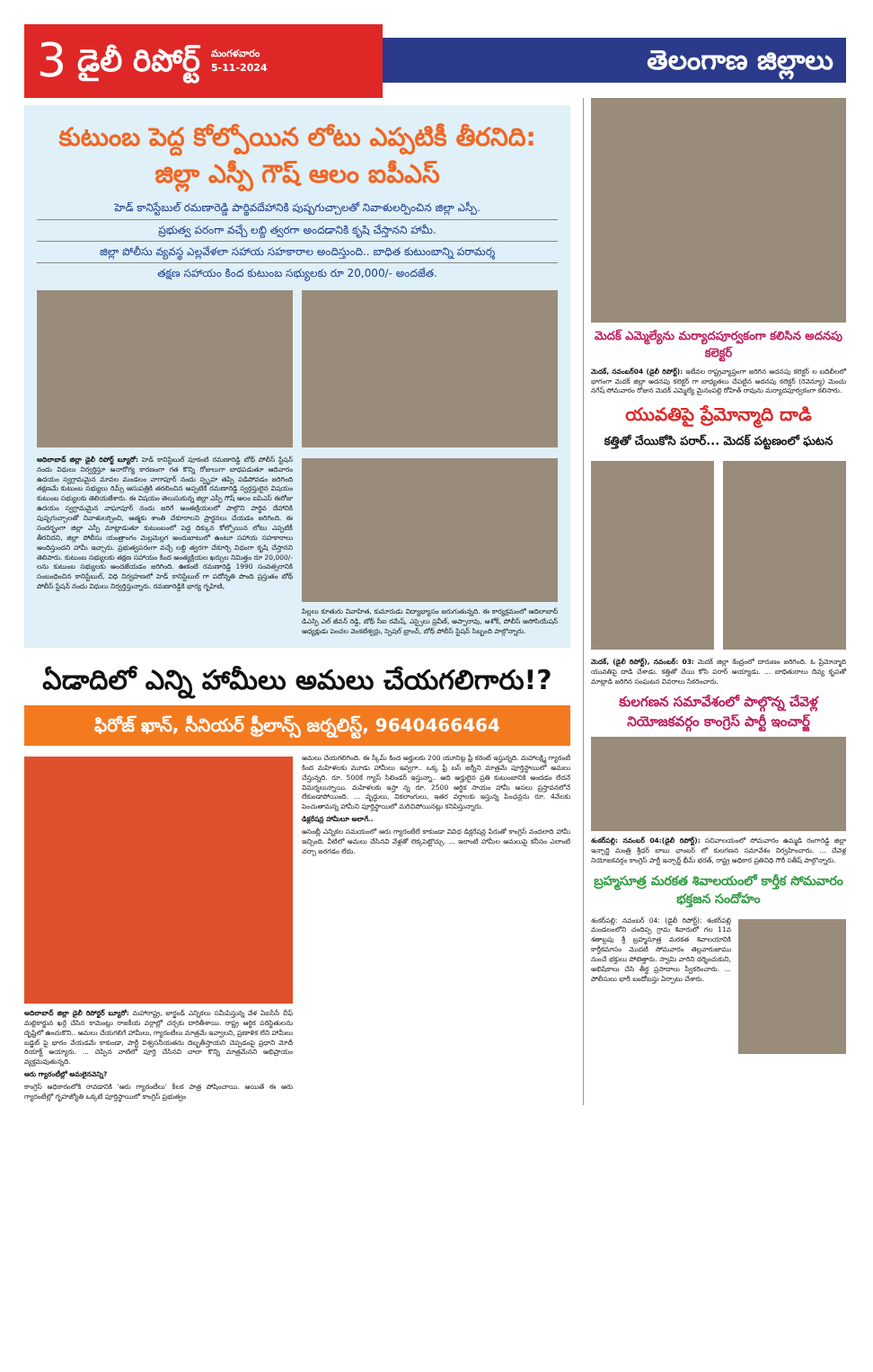3 డైలీ రిపోర్ట్ మంగళవారం
5-11-2024
తెలంగాణ జిల్లాలు
కుటుంబ పెద్ద కోల్పోయిన లోటు ఎప్పటికీ తీరనిది: జిల్లా ఎస్పీ గౌష్ ఆలం ఐపీఎస్
హెడ్ కానిస్టేబుల్ రమణారెడ్డి పార్థివదేహానికి పుష్పగుచ్చాలతో నివాళులర్పించిన జిల్లా ఎస్పీ.
ప్రభుత్వ పరంగా వచ్చే లబ్ది త్వరగా అందడానికి కృషి చేస్తానని హామీ.
జిల్లా పోలీసు వ్యవస్థ ఎల్లవేళలా సహాయ సహకారాల అందిస్తుంది.. బాధిత కుటుంబాన్ని పరామర్శ
తక్షణ సహాయం కింద కుటుంబ సభ్యులకు రూ 20,000/- అందజేత.
ఆదిలాబాద్ జిల్లా డైలీ రిపోర్ట్ బ్యూరో: హెడ్ కానిస్టేబుల్ పూకంటి రమణారెడ్డి బోథ్ పోలీస్ స్టేషన్ నందు విధులు నిర్వర్తిస్తూ అనారోగ్య కారణంగా గత కొన్ని రోజులుగా బాధపడుతూ ఆదివారం ఉదయం స్వగ్రామమైన మావల మండలం వాగాపూర్ నందు స్పృహ తప్పి పడిపోవడం జరిగింది తక్షణమే కుటుంబ సభ్యులు రిమ్స్ ఆసుపత్రికి తరలించిన అప్పటికే రమణారెడ్డి స్వర్గస్తులైన విషయం కుటుంబ సభ్యులకు తెలియజేశారు. ఈ విషయం తెలుసుకున్న జిల్లా ఎస్పీ గౌష్ ఆలం ఐపిఎస్ ఈరోజు ఉదయం స్వగ్రామమైన వాఘాపూర్ నందు జరిగే అంతఃక్రియలలో పాల్గొని పార్థివ దేహానికి పుష్పగుచ్చాలతో నివాళులర్పించి, ఆత్మకు శాంతి చేకూరాలని ప్రార్థనలు చేయడం జరిగింది. ఈ సందర్భంగా జిల్లా ఎస్పీ మాట్లాడుతూ కుటుంబంలో పెద్ద దిక్కున కోల్పోయిన లోటు ఎప్పటికీ తీరనిదని, జిల్లా పోలీసు యంత్రాంగం మెల్లమెల్లగ అందుబాటులో ఉంటూ సహాయ సహకారాలు అందిస్తుందని హామీ ఇచ్చారు. ప్రభుత్వపరంగా వచ్చే లబ్ది త్వరగా చేకూర్చి విధంగా కృషి చేస్తానని తెలిపారు. కుటుంబ సభ్యులకు తక్షణ సహాయం కింద అంత్యక్రియల ఖర్చుల నిమిత్తం రూ 20,000/- లను కుటుంబ సభ్యులకు అందజేయడం జరిగింది. ఊకంటి రమణారెడ్డి 1990 సంవత్సరానికి సంబంధించిన కానిస్టేబుల్, విధి నిర్వహణలో హెడ్ కానిస్టేబుల్ గా పదోన్నతి పొంది ప్రస్తుతం బోథ్ పోలీస్ స్టేషన్ నందు విధులు నిర్వర్తిస్తున్నారు. రమణారెడ్డికి భార్య గృహిణి,
పిల్లలు కూతురు వివాహిత, కుమారుడు విద్యాభ్యాసం జరుగుతున్నది. ఈ కార్యక్రమంలో ఆదిలాబాద్ డిఎస్పి ఎల్ జీవన్ రెడ్డి, బోథ్ సీఐ రమేష్, ఎస్సైలు ప్రవీణ్, అప్పారావు, అశోక్, పోలీస్ అసోసియేషన్ అధ్యక్షుడు పెంచల వెంకటేశ్వర్లు, స్పెషల్ బ్రాంచ్, బోథ్ పోలీస్ స్టేషన్ సిబ్బంది పాల్గొన్నారు.
ఏడాదిలో ఎన్ని హామీలు అమలు చేయగలిగారు!?
ఫిరోజ్ ఖాన్, సీనియర్ ఫ్రీలాన్స్ జర్నలిస్ట్, 9640466464
ఆదిలాబాద్ జిల్లా డైలీ రిపోర్టర్ బ్యూరో: మహారాష్ట్ర, జార్ఖండ్ ఎన్నికలు సమీపిస్తున్న వేళ ఏఐసీసీ చీఫ్ మల్లికార్జున ఖర్గే చేసిన కామెంట్లు రాజకీయ వర్గాల్లో చర్చకు దారితీశాయి. రాష్ట్ర ఆర్థిక పరిస్థితులను దృష్టిలో ఉంచుకొని.. అమలు చేయగలిగే హామీలు, గ్యారంటీలు మాత్రమే ఇవ్వాలని, ప్రణాళిక లేని హామీలు బడ్జెట్ పై భారం వేయడమే కాకుండా, పార్టీ విశ్వసనీయతను దెబ్బతీస్తాయని చెప్పడంపై ప్రధాని మోదీ రియాక్ట్ అయ్యారు. ... చెప్పిన వాటిలో పూర్తి చేసినవి చాలా కొన్ని మాత్రమేనని అభిప్రాయం వ్యక్తమవుతున్నది.
ఆరు గ్యారంటీల్లో అమలైనవెన్ని?
కాంగ్రెస్ అధికారంలోకి రావడానికి 'ఆరు గ్యారంటీలు' కీలక పాత్ర పోషించాయి. అయితే ఈ ఆరు గ్యారంటీల్లో గృహజ్యోతి ఒక్కటే పూర్తిస్థాయిలో కాంగ్రెస్ ప్రభుత్వం
అమలు చేయగలిగింది. ఈ స్కీమ్ కింద అర్హులకు 200 యూనిట్ల ఫ్రీ కరెంట్ ఇస్తున్నది. మహాలక్ష్మి గ్యారంటీ కింద మహిళలకు మూడు హామీలు ఇవ్వగా.. ఒక్క ఫ్రీ బస్ జర్నీని మాత్రమే పూర్తిస్థాయిలో అమలు చేస్తున్నది. రూ. 500కే గ్యాస్ సిలిండర్ ఇస్తున్నా.. అది అర్హులైన ప్రతి కుటుంబానికి అందడం లేదనే విమర్శలున్నాయి. మహిళలకు ఇస్తా న్న రూ. 2500 ఆర్థిక సాయం హామీ అసలు ప్రస్తావనలోనే లేకుండాపోయింది. ... వృద్ధులు, వికలాంగులు, ఇతర వర్గాలకు ఇస్తున్న పింఛన్లను రూ. 4వేలకు పెంచుతామన్న హామీని పూర్తిస్థాయిలో మరిచిపోయినట్లు కనిపిస్తున్నారు.
డిక్లరేషన్ల హామీలూ అలాగే..
అసెంబ్లీ ఎన్నికల సమయంలో ఆరు గ్యారంటీలే కాకుండా వివిధ డిక్లరేషన్ల పేరుతో కాంగ్రెస్ వందలాది హామీ ఇచ్చింది. వీటిలో అమలు చేసినవి వేళ్లతో లెక్కపెట్టొచ్చు. ... ఇలాంటి హామీల అమలుపై కనీసం ఎలాంటి చర్చా జరగడం లేదు.
మెదక్ ఎమ్మెల్యేను మర్యాదపూర్వకంగా కలిసిన అదనపు కలెక్టర్
మెదక్, నవంబర్04 (డైలీ రిపోర్ట్): ఇటీవల రాష్ట్రవ్యాప్తంగా జరిగిన అదనపు కలెక్టర్ ల బదిలీలలో భాగంగా మెదక్ జిల్లా అదనపు కలెక్టర్ గా బాధ్యతలు చేపట్టిన అదనపు కలెక్టర్ (రెవెన్యూ) మెంచు నగేష్ సోమవారం రోజున మెదక్ ఎమ్మెల్యే మైనంపల్లి రోహిత్ రావును మర్యాదపూర్వకంగా కలిసారు.
యువతిపై ప్రేమోన్మాది దాడి
కత్తితో చేయికోసి పరార్... మెదక్ పట్టణంలో ఘటన
మెదక్, (డైలీ రిపోర్ట్), నవంబర్: 03: మెదక్ జిల్లా కేంద్రంలో దారుణం జరిగింది. ఓ ప్రేమోన్మాది యువతిపై దాడి చేశాడు. కత్తితో చేయి కోసి పరార్ అయ్యాడు. ... బాధితురాలు దివ్య కృపతో మాట్లాడి జరిగిన సంఘటన వివరాలు సేకరించారు.
కులగణన సమావేశంలో పాల్గొన్న చేవెళ్ల నియోజకవర్గం కాంగ్రెస్ పార్టీ ఇంచార్జ్
శంకర్‌పల్లి: నవంబర్ 04:(డైలీ రిపోర్ట్): సచివాలయంలో సోమవారం ఉమ్మడి రంగారెడ్డి జిల్లా ఇన్చార్జి మంత్రి శ్రీధర్ బాబు ఛాంబర్ లో కులగణన సమావేశం నిర్వహించారు. ... చేవెళ్ల నియోజకవర్గం కాంగ్రెస్ పార్టీ ఇన్చార్జ్ భీమ్ భరత్, రాష్ట్ర అధికార ప్రతినిధి గౌరీ సతీష్ పాల్గొన్నారు.
బ్రహ్మసూత్ర మరకత శివాలయంలో కార్తీక సోమవారం భక్తజన సందోహం
శంకర్‌పల్లి: నవంబర్ 04: (డైలీ రిపోర్ట్): శంకర్‌పల్లి మండలంలోని చందిప్ప గ్రామ శివారులో గల 11వ శతాబ్దపు శ్రీ బ్రహ్మసూత్ర మరకత శివాలయానికి కార్తీకమాసం మొదటి సోమవారం తెల్లవారుజాము నుంచే భక్తులు పోటెత్తారు. స్వామి వారిని దర్శించుకుని, అభిషేకాలు చేసి తీర్థ ప్రసాదాలు స్వీకరించారు. ... పోలీసులు భారీ బందోబస్తు ఏర్పాటు చేశారు.